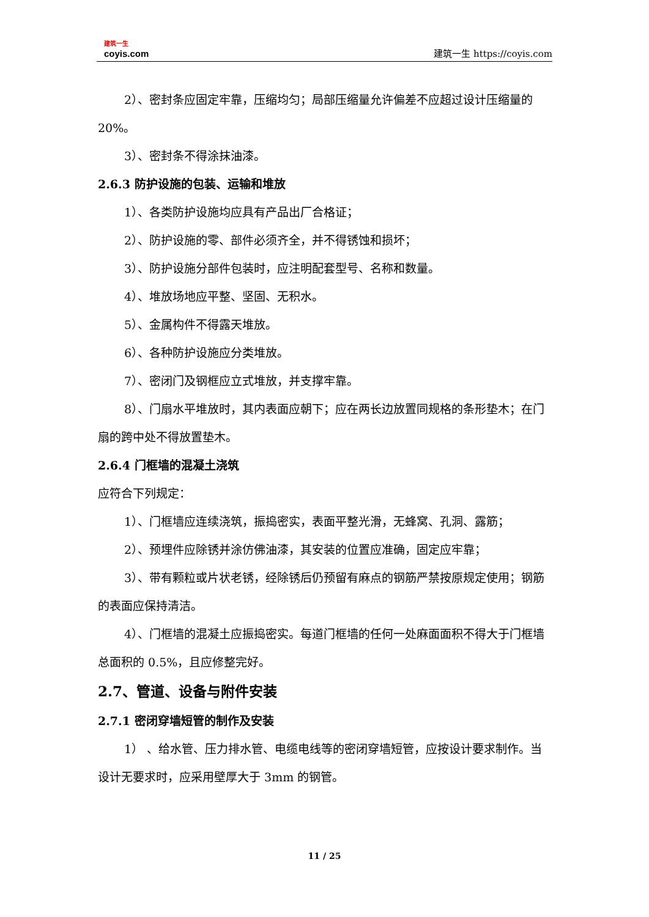建筑一生
coyis.com
建筑一生 https://coyis.com
2）、密封条应固定牢靠，压缩均匀；局部压缩量允许偏差不应超过设计压缩量的 20%。
3）、密封条不得涂抹油漆。
2.6.3 防护设施的包装、运输和堆放
1）、各类防护设施均应具有产品出厂合格证；
2）、防护设施的零、部件必须齐全，并不得锈蚀和损坏；
3）、防护设施分部件包装时，应注明配套型号、名称和数量。
4）、堆放场地应平整、坚固、无积水。
5）、金属构件不得露天堆放。
6）、各种防护设施应分类堆放。
7）、密闭门及钢框应立式堆放，并支撑牢靠。
8）、门扇水平堆放时，其内表面应朝下；应在两长边放置同规格的条形垫木；在门扇的跨中处不得放置垫木。
2.6.4 门框墙的混凝土浇筑
应符合下列规定：
1）、门框墙应连续浇筑，振捣密实，表面平整光滑，无蜂窝、孔洞、露筋；
2）、预埋件应除锈并涂仿佛油漆，其安装的位置应准确，固定应牢靠；
3）、带有颗粒或片状老锈，经除锈后仍预留有麻点的钢筋严禁按原规定使用；钢筋的表面应保持清洁。
4）、门框墙的混凝土应振捣密实。每道门框墙的任何一处麻面面积不得大于门框墙总面积的 0.5%，且应修整完好。
2.7、管道、设备与附件安装
2.7.1 密闭穿墙短管的制作及安装
1） 、给水管、压力排水管、电缆电线等的密闭穿墙短管，应按设计要求制作。当设计无要求时，应采用壁厚大于 3mm 的钢管。
11 / 25